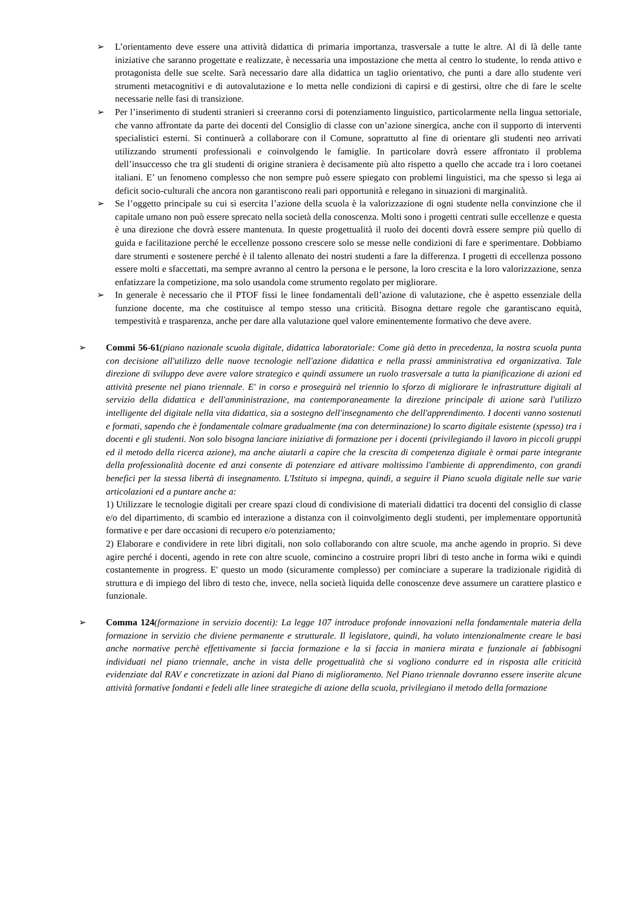➢ L’orientamento deve essere una attività didattica di primaria importanza, trasversale a tutte le altre. Al di là delle tante iniziative che saranno progettate e realizzate, è necessaria una impostazione che metta al centro lo studente, lo renda attivo e protagonista delle sue scelte. Sarà necessario dare alla didattica un taglio orientativo, che punti a dare allo studente veri strumenti metacognitivi e di autovalutazione e lo metta nelle condizioni di capirsi e di gestirsi, oltre che di fare le scelte necessarie nelle fasi di transizione.
➢ Per l’inserimento di studenti stranieri si creeranno corsi di potenziamento linguistico, particolarmente nella lingua settoriale, che vanno affrontate da parte dei docenti del Consiglio di classe con un’azione sinergica, anche con il supporto di interventi specialistici esterni. Si continuerà a collaborare con il Comune, soprattutto al fine di orientare gli studenti neo arrivati utilizzando strumenti professionali e coinvolgendo le famiglie. In particolare dovrà essere affrontato il problema dell’insuccesso che tra gli studenti di origine straniera è decisamente più alto rispetto a quello che accade tra i loro coetanei italiani. E’ un fenomeno complesso che non sempre può essere spiegato con problemi linguistici, ma che spesso si lega ai deficit socio-culturali che ancora non garantiscono reali pari opportunità e relegano in situazioni di marginalità.
➢ Se l’oggetto principale su cui si esercita l’azione della scuola è la valorizzazione di ogni studente nella convinzione che il capitale umano non può essere sprecato nella società della conoscenza. Molti sono i progetti centrati sulle eccellenze e questa è una direzione che dovrà essere mantenuta. In queste progettualità il ruolo dei docenti dovrà essere sempre più quello di guida e facilitazione perché le eccellenze possono crescere solo se messe nelle condizioni di fare e sperimentare. Dobbiamo dare strumenti e sostenere perché è il talento allenato dei nostri studenti a fare la differenza. I progetti di eccellenza possono essere molti e sfaccettati, ma sempre avranno al centro la persona e le persone, la loro crescita e la loro valorizzazione, senza enfatizzare la competizione, ma solo usandola come strumento regolato per migliorare.
➢ In generale è necessario che il PTOF fissi le linee fondamentali dell’azione di valutazione, che è aspetto essenziale della funzione docente, ma che costituisce al tempo stesso una criticità. Bisogna dettare regole che garantiscano equità, tempestività e trasparenza, anche per dare alla valutazione quel valore eminentemente formativo che deve avere.
➢ Commi 56-61(piano nazionale scuola digitale, didattica laboratoriale: Come già detto in precedenza, la nostra scuola punta con decisione all'utilizzo delle nuove tecnologie nell'azione didattica e nella prassi amministrativa ed organizzativa. Tale direzione di sviluppo deve avere valore strategico e quindi assumere un ruolo trasversale a tutta la pianificazione di azioni ed attività presente nel piano triennale. E' in corso e proseguirà nel triennio lo sforzo di migliorare le infrastrutture digitali al servizio della didattica e dell'amministrazione, ma contemporaneamente la direzione principale di azione sarà l'utilizzo intelligente del digitale nella vita didattica, sia a sostegno dell'insegnamento che dell'apprendimento. I docenti vanno sostenuti e formati, sapendo che è fondamentale colmare gradualmente (ma con determinazione) lo scarto digitale esistente (spesso) tra i docenti e gli studenti. Non solo bisogna lanciare iniziative di formazione per i docenti (privilegiando il lavoro in piccoli gruppi ed il metodo della ricerca azione), ma anche aiutarli a capire che la crescita di competenza digitale è ormai parte integrante della professionalità docente ed anzi consente di potenziare ed attivare moltissimo l'ambiente di apprendimento, con grandi benefici per la stessa libertà di insegnamento. L'Istituto si impegna, quindi, a seguire il Piano scuola digitale nelle sue varie articolazioni ed a puntare anche a:
1) Utilizzare le tecnologie digitali per creare spazi cloud di condivisione di materiali didattici tra docenti del consiglio di classe e/o del dipartimento, di scambio ed interazione a distanza con il coinvolgimento degli studenti, per implementare opportunità formative e per dare occasioni di recupero e/o potenziamento;
2) Elaborare e condividere in rete libri digitali, non solo collaborando con altre scuole, ma anche agendo in proprio. Si deve agire perché i docenti, agendo in rete con altre scuole, comincino a costruire propri libri di testo anche in forma wiki e quindi costantemente in progress. E' questo un modo (sicuramente complesso) per cominciare a superare la tradizionale rigidità di struttura e di impiego del libro di testo che, invece, nella società liquida delle conoscenze deve assumere un carattere plastico e funzionale.
➢ Comma 124(formazione in servizio docenti): La legge 107 introduce profonde innovazioni nella fondamentale materia della formazione in servizio che diviene permanente e strutturale. Il legislatore, quindi, ha voluto intenzionalmente creare le basi anche normative perchè effettivamente si faccia formazione e la si faccia in maniera mirata e funzionale ai fabbisogni individuati nel piano triennale, anche in vista delle progettualità che si vogliono condurre ed in risposta alle criticità evidenziate dal RAV e concretizzate in azioni dal Piano di miglioramento. Nel Piano triennale dovranno essere inserite alcune attività formative fondanti e fedeli alle linee strategiche di azione della scuola, privilegiano il metodo della formazione